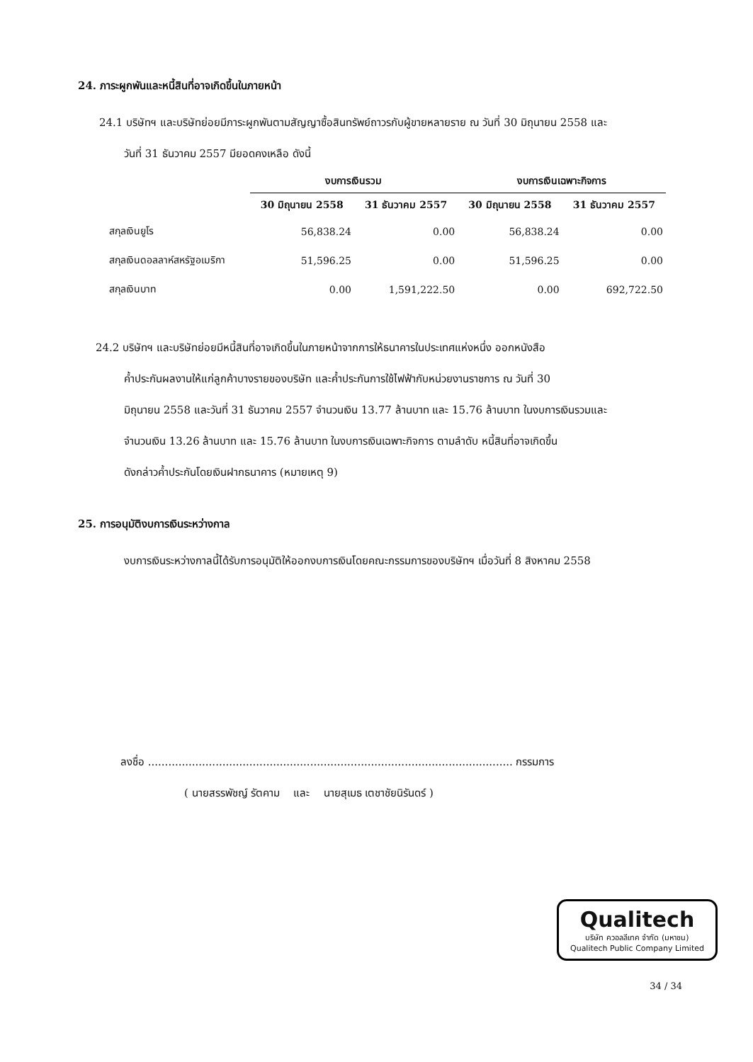24. ภาระผูกพันและหนี้สินที่อาจเกิดขึ้นในภายหน้า
24.1 บริษัทฯ และบริษัทย่อยมีภาระผูกพันตามสัญญาซื้อสินทรัพย์ถาวรกับผู้ขายหลายราย ณ วันที่ 30 มิถุนายน 2558 และ
วันที่ 31 ธันวาคม 2557 มียอดคงเหลือ ดังนี้
| | งบการเงินรวม | | งบการเงินเฉพาะกิจการ | |
| --- | --- | --- | --- | --- |
| | 30 มิถุนายน 2558 | 31 ธันวาคม 2557 | 30 มิถุนายน 2558 | 31 ธันวาคม 2557 |
| สกุลเงินยูโร | 56,838.24 | 0.00 | 56,838.24 | 0.00 |
| สกุลเงินดอลลาห์สหรัฐอเมริกา | 51,596.25 | 0.00 | 51,596.25 | 0.00 |
| สกุลเงินบาท | 0.00 | 1,591,222.50 | 0.00 | 692,722.50 |
24.2 บริษัทฯ และบริษัทย่อยมีหนี้สินที่อาจเกิดขึ้นในภายหน้าจากการให้ธนาคารในประเทศแห่งหนึ่ง ออกหนังสือ
ค้ำประกันผลงานให้แก่ลูกค้าบางรายของบริษัท และค้ำประกันการใช้ไฟฟ้ากับหน่วยงานราชการ ณ วันที่ 30
มิถุนายน 2558 และวันที่ 31 ธันวาคม 2557 จำนวนเงิน 13.77 ล้านบาท และ 15.76 ล้านบาท ในงบการเงินรวมและ
จำนวนเงิน 13.26 ล้านบาท และ 15.76 ล้านบาท ในงบการเงินเฉพาะกิจการ ตามลำดับ หนี้สินที่อาจเกิดขึ้น
ดังกล่าวค้ำประกันโดยเงินฝากธนาคาร (หมายเหตุ 9)
25. การอนุมัติงบการเงินระหว่างกาล
งบการเงินระหว่างกาลนี้ได้รับการอนุมัติให้ออกงบการเงินโดยคณะกรรมการของบริษัทฯ เมื่อวันที่ 8 สิงหาคม 2558
ลงชื่อ ............................................................................................................ กรรมการ
( นายสรรพัชญ์ รัตคาม และ นายสุเมธ เตชาชัยนิรันดร์ )
Qualitech
บริษัท ควอลลีเทค จำกัด (มหาชน)
Qualitech Public Company Limited
34 / 34